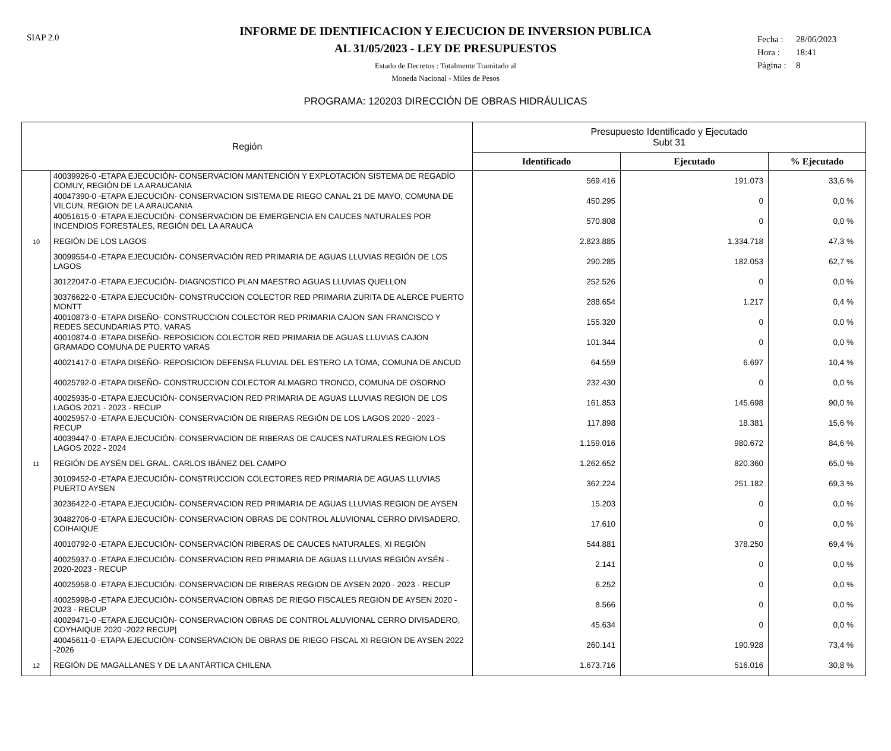SIAP 2.0
INFORME DE IDENTIFICACION Y EJECUCION DE INVERSION PUBLICA
AL 31/05/2023 - LEY DE PRESUPUESTOS
Estado de Decretos : Totalmente Tramitado al
Moneda Nacional - Miles de Pesos
Fecha : 28/06/2023
Hora : 18:41
Página : 8
PROGRAMA: 120203 DIRECCIÓN DE OBRAS HIDRÁULICAS
| Región | | Presupuesto Identificado y Ejecutado Subt 31 | | |
| --- | --- | --- | --- | --- |
| | | Identificado | Ejecutado | % Ejecutado |
| | 40039926-0 -ETAPA EJECUCIÓN- CONSERVACION MANTENCIÓN Y EXPLOTACIÓN SISTEMA DE REGADÍO COMUY, REGIÓN DE LA ARAUCANIA | 569.416 | 191.073 | 33,6 % |
| | 40047390-0 -ETAPA EJECUCIÓN- CONSERVACION SISTEMA DE RIEGO CANAL 21 DE MAYO, COMUNA DE VILCUN, REGION DE LA ARAUCANIA | 450.295 | 0 | 0,0 % |
| | 40051615-0 -ETAPA EJECUCIÓN- CONSERVACION DE EMERGENCIA EN CAUCES NATURALES POR INCENDIOS FORESTALES, REGIÓN DEL LA ARAUCA | 570.808 | 0 | 0,0 % |
| 10 | REGIÓN DE LOS LAGOS | 2.823.885 | 1.334.718 | 47,3 % |
| | 30099554-0 -ETAPA EJECUCIÓN- CONSERVACIÓN RED PRIMARIA DE AGUAS LLUVIAS REGIÓN DE LOS LAGOS | 290.285 | 182.053 | 62,7 % |
| | 30122047-0 -ETAPA EJECUCIÓN- DIAGNOSTICO PLAN MAESTRO AGUAS LLUVIAS QUELLON | 252.526 | 0 | 0,0 % |
| | 30376622-0 -ETAPA EJECUCIÓN- CONSTRUCCION COLECTOR RED PRIMARIA ZURITA DE ALERCE PUERTO MONTT | 288.654 | 1.217 | 0,4 % |
| | 40010873-0 -ETAPA DISEÑO- CONSTRUCCION COLECTOR RED PRIMARIA CAJON SAN FRANCISCO Y REDES SECUNDARIAS PTO. VARAS | 155.320 | 0 | 0,0 % |
| | 40010874-0 -ETAPA DISEÑO- REPOSICION COLECTOR RED PRIMARIA DE AGUAS LLUVIAS CAJON GRAMADO COMUNA DE PUERTO VARAS | 101.344 | 0 | 0,0 % |
| | 40021417-0 -ETAPA DISEÑO- REPOSICION DEFENSA FLUVIAL DEL ESTERO LA TOMA, COMUNA DE ANCUD | 64.559 | 6.697 | 10,4 % |
| | 40025792-0 -ETAPA DISEÑO- CONSTRUCCION COLECTOR ALMAGRO TRONCO, COMUNA DE OSORNO | 232.430 | 0 | 0,0 % |
| | 40025935-0 -ETAPA EJECUCIÓN- CONSERVACION RED PRIMARIA DE AGUAS LLUVIAS REGION DE LOS LAGOS 2021 - 2023 - RECUP | 161.853 | 145.698 | 90,0 % |
| | 40025957-0 -ETAPA EJECUCIÓN- CONSERVACIÓN DE RIBERAS REGIÓN DE LOS LAGOS 2020 - 2023 - RECUP | 117.898 | 18.381 | 15,6 % |
| | 40039447-0 -ETAPA EJECUCIÓN- CONSERVACION DE RIBERAS DE CAUCES NATURALES REGION LOS LAGOS 2022 - 2024 | 1.159.016 | 980.672 | 84,6 % |
| 11 | REGIÓN DE AYSÉN DEL GRAL. CARLOS IBÁNEZ DEL CAMPO | 1.262.652 | 820.360 | 65,0 % |
| | 30109452-0 -ETAPA EJECUCIÓN- CONSTRUCCION COLECTORES RED PRIMARIA DE AGUAS LLUVIAS PUERTO AYSEN | 362.224 | 251.182 | 69,3 % |
| | 30236422-0 -ETAPA EJECUCIÓN- CONSERVACION RED PRIMARIA DE AGUAS LLUVIAS REGION DE AYSEN | 15.203 | 0 | 0,0 % |
| | 30482706-0 -ETAPA EJECUCIÓN- CONSERVACION OBRAS DE CONTROL ALUVIONAL CERRO DIVISADERO, COIHAIQUE | 17.610 | 0 | 0,0 % |
| | 40010792-0 -ETAPA EJECUCIÓN- CONSERVACIÓN RIBERAS DE CAUCES NATURALES, XI REGIÓN | 544.881 | 378.250 | 69,4 % |
| | 40025937-0 -ETAPA EJECUCIÓN- CONSERVACION RED PRIMARIA DE AGUAS LLUVIAS REGIÓN AYSÉN - 2020-2023 - RECUP | 2.141 | 0 | 0,0 % |
| | 40025958-0 -ETAPA EJECUCIÓN- CONSERVACION DE RIBERAS REGION DE AYSEN 2020 - 2023 - RECUP | 6.252 | 0 | 0,0 % |
| | 40025998-0 -ETAPA EJECUCIÓN- CONSERVACION OBRAS DE RIEGO FISCALES REGION DE AYSEN 2020 - 2023 - RECUP | 8.566 | 0 | 0,0 % |
| | 40029471-0 -ETAPA EJECUCIÓN- CONSERVACION OBRAS DE CONTROL ALUVIONAL CERRO DIVISADERO, COYHAIQUE 2020 -2022 RECUP/ | 45.634 | 0 | 0,0 % |
| | 40045611-0 -ETAPA EJECUCIÓN- CONSERVACION DE OBRAS DE RIEGO FISCAL XI REGION DE AYSEN 2022 -2026 | 260.141 | 190.928 | 73,4 % |
| 12 | REGIÓN DE MAGALLANES Y DE LA ANTÁRTICA CHILENA | 1.673.716 | 516.016 | 30,8 % |